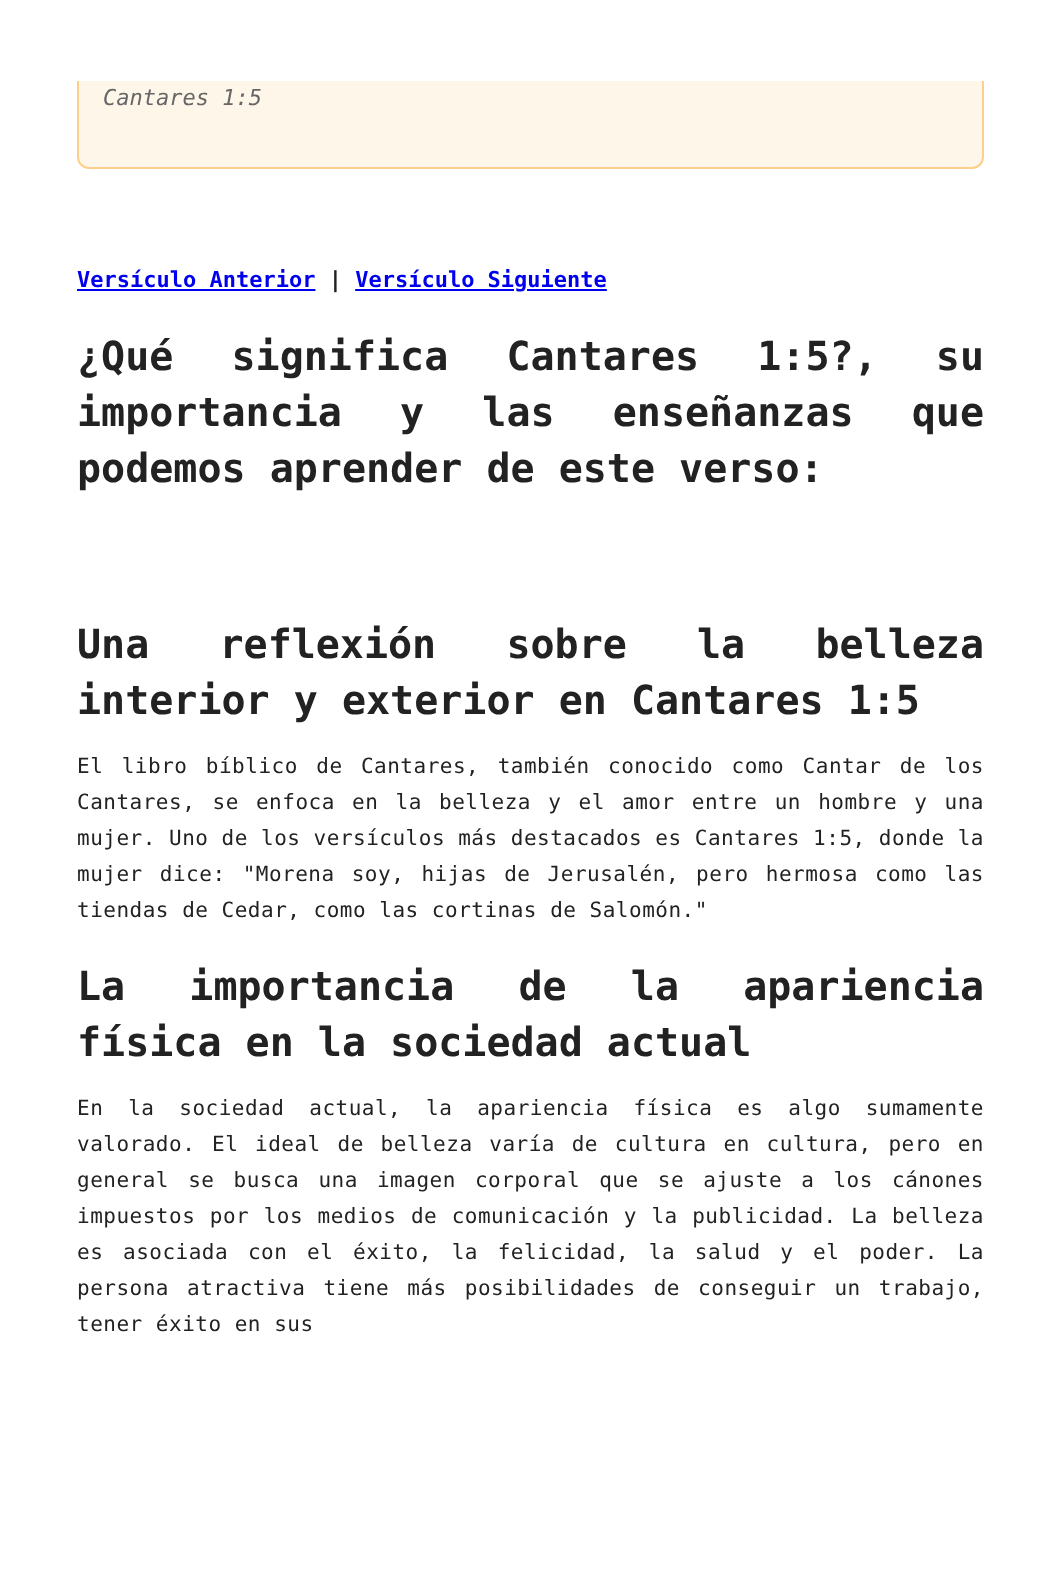Cantares 1:5
Versículo Anterior | Versículo Siguiente
¿Qué significa Cantares 1:5?, su importancia y las enseñanzas que podemos aprender de este verso:
Una reflexión sobre la belleza interior y exterior en Cantares 1:5
El libro bíblico de Cantares, también conocido como Cantar de los Cantares, se enfoca en la belleza y el amor entre un hombre y una mujer. Uno de los versículos más destacados es Cantares 1:5, donde la mujer dice: "Morena soy, hijas de Jerusalén, pero hermosa como las tiendas de Cedar, como las cortinas de Salomón."
La importancia de la apariencia física en la sociedad actual
En la sociedad actual, la apariencia física es algo sumamente valorado. El ideal de belleza varía de cultura en cultura, pero en general se busca una imagen corporal que se ajuste a los cánones impuestos por los medios de comunicación y la publicidad. La belleza es asociada con el éxito, la felicidad, la salud y el poder. La persona atractiva tiene más posibilidades de conseguir un trabajo, tener éxito en sus